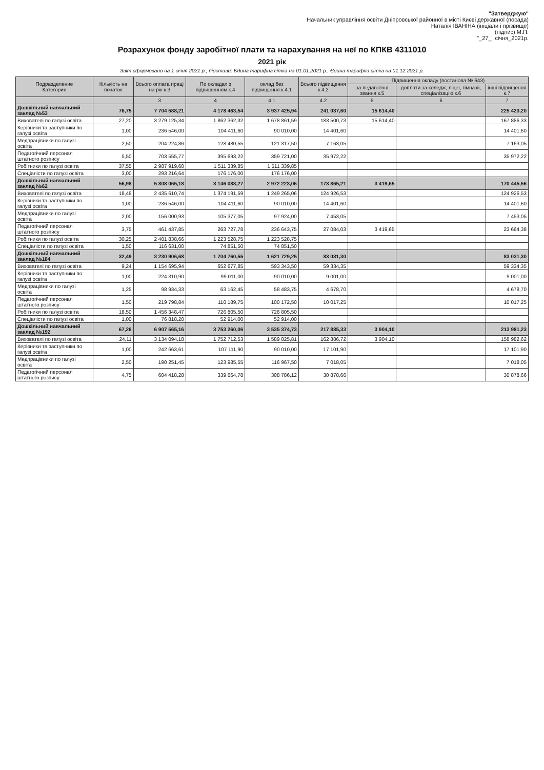"Затверджую"
Начальник управління освіти Дніпровської районної в місті Києві державної (посада)
Наталія ІВАНІНА (ініціали і прізвище)
(підпис) М.П.
"_27_" січня_2021р.
Розрахунок фонду заробітної плати та нарахування на неї по КПКВ 4311010
2021 рік
Звіт сформовано на 1 січня 2021 р., підстави: Єдина тарифна сітка на 01.01.2021 р., Єдина тарифна сітка на 01.12.2021 р.
| Подразделение Категория | Кількість на початок | Всього оплата праці на рік к.3 | По окладах з підвищенням к.4 | оклад без підвищення к.4.1 | Всього підвищення к.4.2 | Підвищення окладу (постанова № 643) | | |
| --- | --- | --- | --- | --- | --- | --- | --- | --- |
| | | | | | | за педагогічні звання к.5 | доплати за коледж, ліцеї, гімназії, спеціалізацію к.6 | інші підвищення к.7 |
| | | 3 | 4 | 4.1 | 4.2 | 5 | 6 | 7 |
| Дошкільний навчальний заклад №53 | 76,75 | 7 704 588,21 | 4 178 463,54 | 3 937 425,94 | 241 037,60 | 15 614,40 | | 225 423,20 |
| Вихователі по галузі освіта | 27,20 | 3 279 125,34 | 1 862 362,32 | 1 678 861,59 | 183 500,73 | 15 614,40 | | 167 886,33 |
| Керівники та заступники по галузі освіта | 1,00 | 236 546,00 | 104 411,60 | 90 010,00 | 14 401,60 | | | 14 401,60 |
| Медпрацівники по галузі освіта | 2,50 | 204 224,86 | 128 480,55 | 121 317,50 | 7 163,05 | | | 7 163,05 |
| Педагогічний персонал штатного розпису | 5,50 | 703 555,77 | 395 693,22 | 359 721,00 | 35 972,22 | | | 35 972,22 |
| Робітники по галузі освіта | 37,55 | 2 987 919,60 | 1 511 339,85 | 1 511 339,85 | | | | |
| Спеціалісти по галузі освіта | 3,00 | 293 216,64 | 176 176,00 | 176 176,00 | | | | |
| Дошкільний навчальний заклад №62 | 56,98 | 5 808 065,18 | 3 146 088,27 | 2 972 223,06 | 173 865,21 | 3 419,65 | | 170 445,56 |
| Вихователі по галузі освіта | 18,48 | 2 435 610,74 | 1 374 191,59 | 1 249 265,06 | 124 926,53 | | | 124 926,53 |
| Керівники та заступники по галузі освіта | 1,00 | 236 546,00 | 104 411,60 | 90 010,00 | 14 401,60 | | | 14 401,60 |
| Медпрацівники по галузі освіта | 2,00 | 156 000,93 | 105 377,05 | 97 924,00 | 7 453,05 | | | 7 453,05 |
| Педагогічний персонал штатного розпису | 3,75 | 461 437,85 | 263 727,78 | 236 643,75 | 27 084,03 | 3 419,65 | | 23 664,38 |
| Робітники по галузі освіта | 30,25 | 2 401 838,66 | 1 223 528,75 | 1 223 528,75 | | | | |
| Спеціалісти по галузі освіта | 1,50 | 116 631,00 | 74 851,50 | 74 851,50 | | | | |
| Дошкільний навчальний заклад №184 | 32,49 | 3 230 906,68 | 1 704 760,55 | 1 621 729,25 | 83 031,30 | | | 83 031,30 |
| Вихователі по галузі освіта | 9,24 | 1 154 695,94 | 652 677,85 | 593 343,50 | 59 334,35 | | | 59 334,35 |
| Керівники та заступники по галузі освіта | 1,00 | 224 310,90 | 99 011,00 | 90 010,00 | 9 001,00 | | | 9 001,00 |
| Медпрацівники по галузі освіта | 1,25 | 98 934,33 | 63 162,45 | 58 483,75 | 4 678,70 | | | 4 678,70 |
| Педагогічний персонал штатного розпису | 1,50 | 219 798,84 | 110 189,75 | 100 172,50 | 10 017,25 | | | 10 017,25 |
| Робітники по галузі освіта | 18,50 | 1 456 348,47 | 726 805,50 | 726 805,50 | | | | |
| Спеціалісти по галузі освіта | 1,00 | 76 818,20 | 52 914,00 | 52 914,00 | | | | |
| Дошкільний навчальний заклад №192 | 67,26 | 6 907 565,16 | 3 753 260,06 | 3 535 374,73 | 217 885,33 | 3 904,10 | | 213 981,23 |
| Вихователі по галузі освіта | 24,11 | 3 134 094,18 | 1 752 712,53 | 1 589 825,81 | 162 886,72 | 3 904,10 | | 158 982,62 |
| Керівники та заступники по галузі освіта | 1,00 | 242 663,61 | 107 111,90 | 90 010,00 | 17 101,90 | | | 17 101,90 |
| Медпрацівники по галузі освіта | 2,50 | 190 251,45 | 123 985,55 | 116 967,50 | 7 018,05 | | | 7 018,05 |
| Педагогічний персонал штатного розпису | 4,75 | 604 418,28 | 339 664,78 | 308 786,12 | 30 878,66 | | | 30 878,66 |